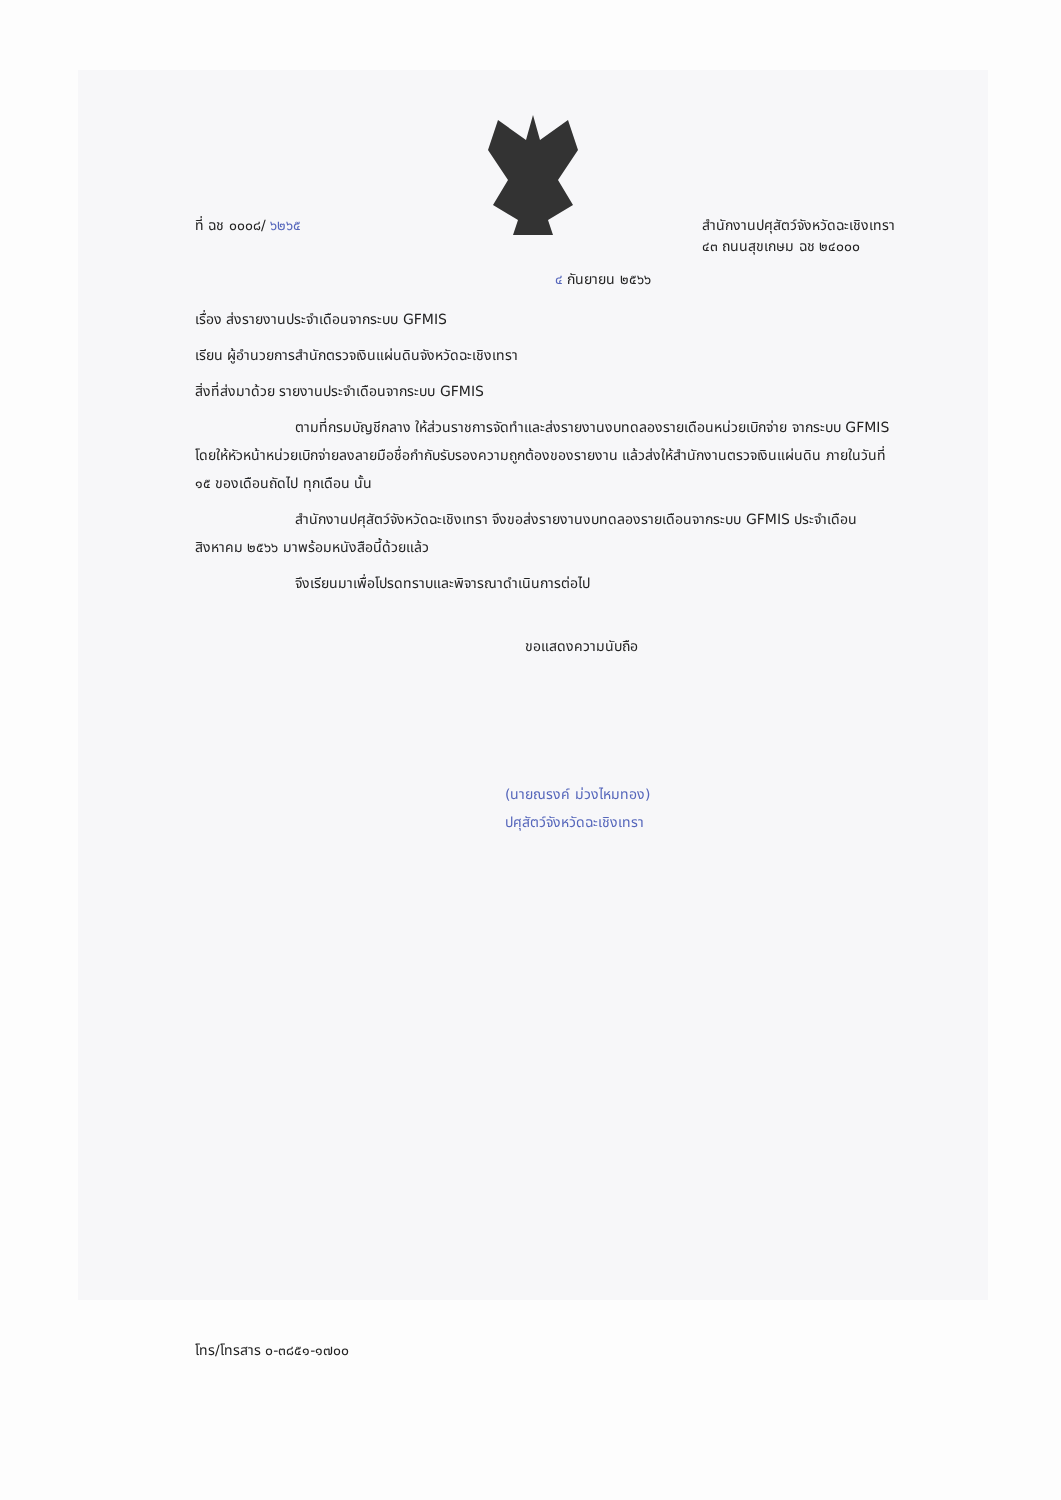ที่ ฉช ๐๐๐๘/ ๖๒๖๕ สำนักงานปศุสัตว์จังหวัดฉะเชิงเทรา
๔๓ ถนนสุขเกษม ฉช ๒๔๐๐๐
๔ กันยายน ๒๕๖๖
เรื่อง ส่งรายงานประจำเดือนจากระบบ GFMIS
เรียน ผู้อำนวยการสำนักตรวจเงินแผ่นดินจังหวัดฉะเชิงเทรา
สิ่งที่ส่งมาด้วย รายงานประจำเดือนจากระบบ GFMIS
ตามที่กรมบัญชีกลาง ให้ส่วนราชการจัดทำและส่งรายงานงบทดลองรายเดือนหน่วยเบิกจ่าย จากระบบ GFMIS โดยให้หัวหน้าหน่วยเบิกจ่ายลงลายมือชื่อกำกับรับรองความถูกต้องของรายงาน แล้วส่งให้สำนักงานตรวจเงินแผ่นดิน ภายในวันที่ ๑๕ ของเดือนถัดไป ทุกเดือน นั้น
สำนักงานปศุสัตว์จังหวัดฉะเชิงเทรา จึงขอส่งรายงานงบทดลองรายเดือนจากระบบ GFMIS ประจำเดือน สิงหาคม ๒๕๖๖ มาพร้อมหนังสือนี้ด้วยแล้ว
จึงเรียนมาเพื่อโปรดทราบและพิจารณาดำเนินการต่อไป
ขอแสดงความนับถือ
(นายณรงค์ ม่วงไหมทอง)
ปศุสัตว์จังหวัดฉะเชิงเทรา
โทร/โทรสาร ๐-๓๘๕๑-๑๗๐๐